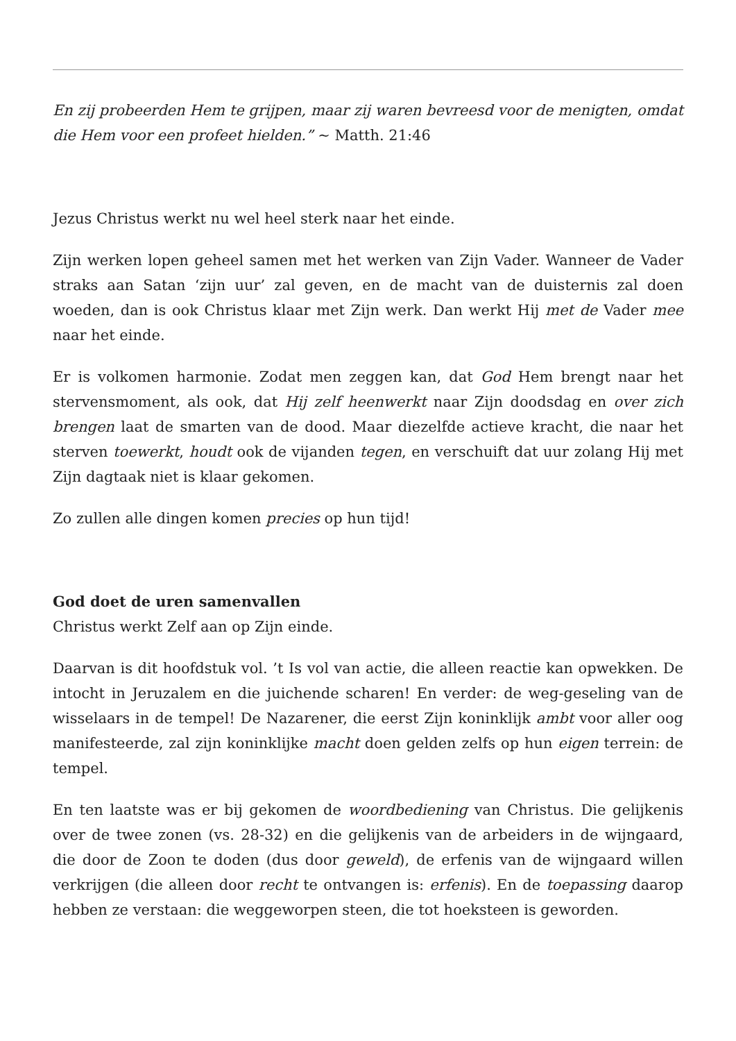En zij probeerden Hem te grijpen, maar zij waren bevreesd voor de menigten, omdat die Hem voor een profeet hielden.” ~ Matth. 21:46
Jezus Christus werkt nu wel heel sterk naar het einde.
Zijn werken lopen geheel samen met het werken van Zijn Vader. Wanneer de Vader straks aan Satan ‘zijn uur’ zal geven, en de macht van de duisternis zal doen woeden, dan is ook Christus klaar met Zijn werk. Dan werkt Hij met de Vader mee naar het einde.
Er is volkomen harmonie. Zodat men zeggen kan, dat God Hem brengt naar het stervensmoment, als ook, dat Hij zelf heenwerkt naar Zijn doodsdag en over zich brengen laat de smarten van de dood. Maar diezelfde actieve kracht, die naar het sterven toewerkt, houdt ook de vijanden tegen, en verschuift dat uur zolang Hij met Zijn dagtaak niet is klaar gekomen.
Zo zullen alle dingen komen precies op hun tijd!
God doet de uren samenvallen
Christus werkt Zelf aan op Zijn einde.
Daarvan is dit hoofdstuk vol. ’t Is vol van actie, die alleen reactie kan opwekken. De intocht in Jeruzalem en die juichende scharen! En verder: de weg-geseling van de wisselaars in de tempel! De Nazarener, die eerst Zijn koninklijk ambt voor aller oog manifesteerde, zal zijn koninklijke macht doen gelden zelfs op hun eigen terrein: de tempel.
En ten laatste was er bij gekomen de woordbediening van Christus. Die gelijkenis over de twee zonen (vs. 28-32) en die gelijkenis van de arbeiders in de wijngaard, die door de Zoon te doden (dus door geweld), de erfenis van de wijngaard willen verkrijgen (die alleen door recht te ontvangen is: erfenis). En de toepassing daarop hebben ze verstaan: die weggeworpen steen, die tot hoeksteen is geworden.